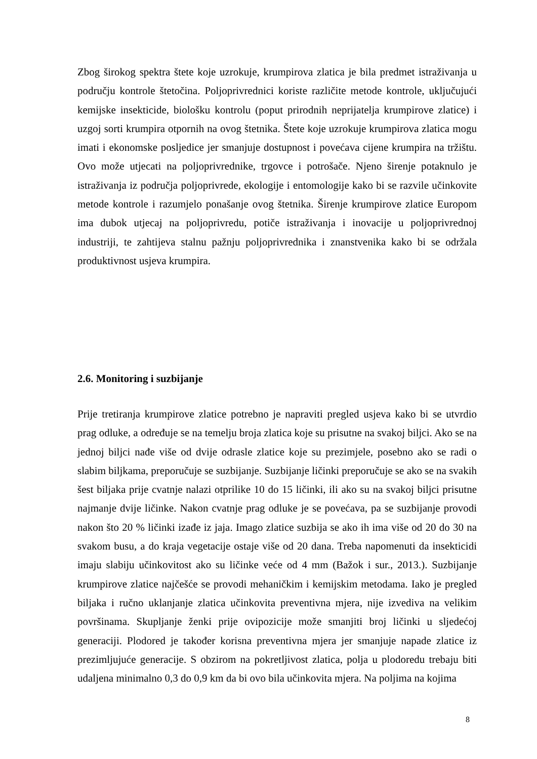Zbog širokog spektra štete koje uzrokuje, krumpirova zlatica je bila predmet istraživanja u području kontrole štetočina. Poljoprivrednici koriste različite metode kontrole, uključujući kemijske insekticide, biološku kontrolu (poput prirodnih neprijatelja krumpirove zlatice) i uzgoj sorti krumpira otpornih na ovog štetnika. Štete koje uzrokuje krumpirova zlatica mogu imati i ekonomske posljedice jer smanjuje dostupnost i povećava cijene krumpira na tržištu. Ovo može utjecati na poljoprivrednike, trgovce i potrošače. Njeno širenje potaknulo je istraživanja iz područja poljoprivrede, ekologije i entomologije kako bi se razvile učinkovite metode kontrole i razumjelo ponašanje ovog štetnika. Širenje krumpirove zlatice Europom ima dubok utjecaj na poljoprivredu, potiče istraživanja i inovacije u poljoprivrednoj industriji, te zahtijeva stalnu pažnju poljoprivrednika i znanstvenika kako bi se održala produktivnost usjeva krumpira.
2.6. Monitoring i suzbijanje
Prije tretiranja krumpirove zlatice potrebno je napraviti pregled usjeva kako bi se utvrdio prag odluke, a određuje se na temelju broja zlatica koje su prisutne na svakoj biljci. Ako se na jednoj biljci nađe više od dvije odrasle zlatice koje su prezimjele, posebno ako se radi o slabim biljkama, preporučuje se suzbijanje. Suzbijanje ličinki preporučuje se ako se na svakih šest biljaka prije cvatnje nalazi otprilike 10 do 15 ličinki, ili ako su na svakoj biljci prisutne najmanje dvije ličinke. Nakon cvatnje prag odluke je se povećava, pa se suzbijanje provodi nakon što 20 % ličinki izađe iz jaja. Imago zlatice suzbija se ako ih ima više od 20 do 30 na svakom busu, a do kraja vegetacije ostaje više od 20 dana. Treba napomenuti da insekticidi imaju slabiju učinkovitost ako su ličinke veće od 4 mm (Bažok i sur., 2013.). Suzbijanje krumpirove zlatice najčešće se provodi mehaničkim i kemijskim metodama. Iako je pregled biljaka i ručno uklanjanje zlatica učinkovita preventivna mjera, nije izvediva na velikim površinama. Skupljanje ženki prije ovipozicije može smanjiti broj ličinki u sljedećoj generaciji. Plodored je također korisna preventivna mjera jer smanjuje napade zlatice iz prezimljujuće generacije. S obzirom na pokretljivost zlatica, polja u plodoredu trebaju biti udaljena minimalno 0,3 do 0,9 km da bi ovo bila učinkovita mjera. Na poljima na kojima
8